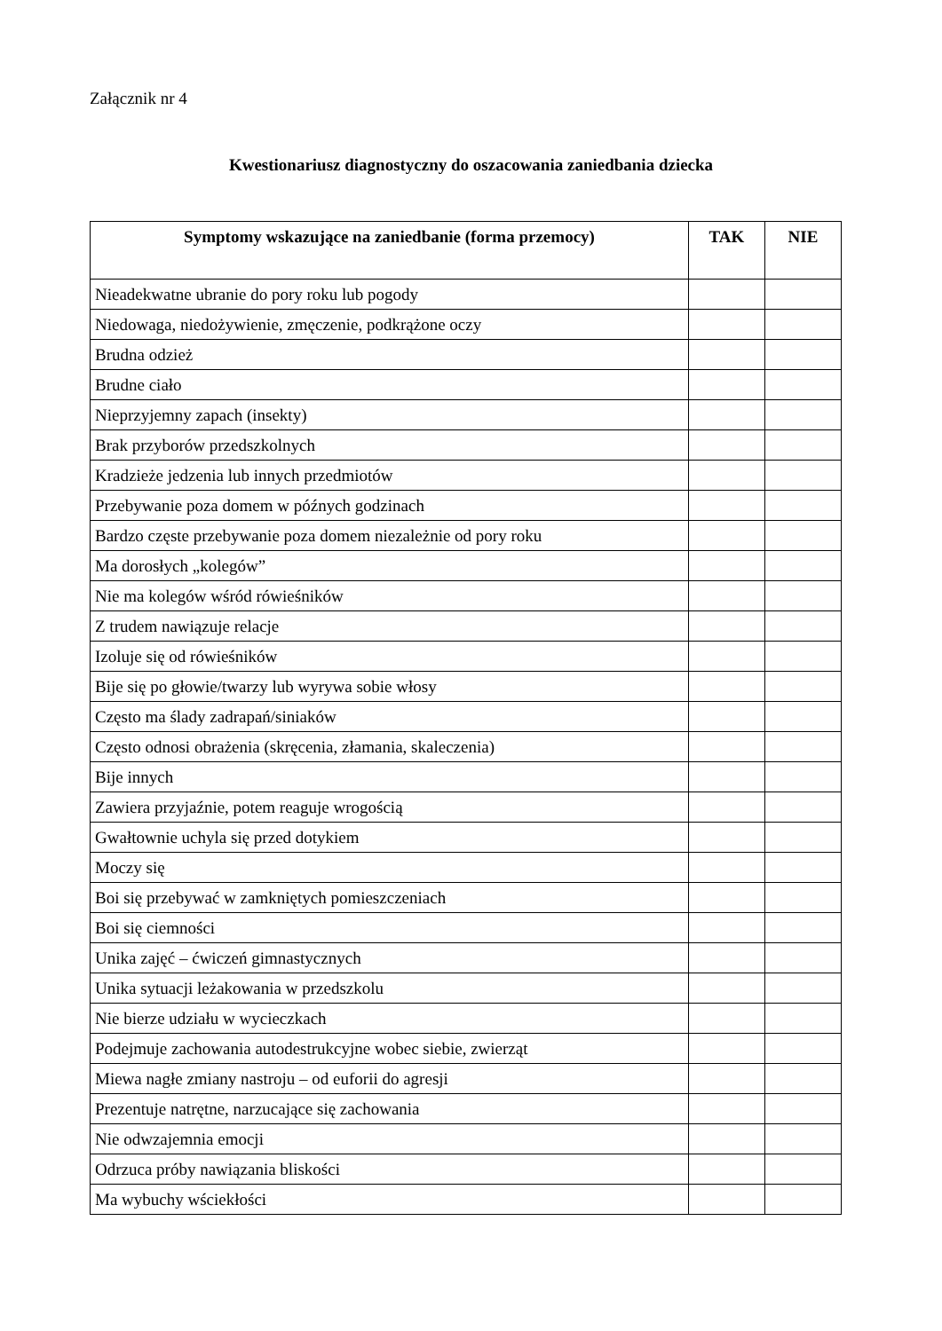Załącznik nr 4
Kwestionariusz diagnostyczny do oszacowania zaniedbania dziecka
| Symptomy wskazujące na zaniedbanie (forma przemocy) | TAK | NIE |
| --- | --- | --- |
| Nieadekwatne ubranie do pory roku lub pogody | | |
| Niedowaga, niedożywienie, zmęczenie, podkrążone oczy | | |
| Brudna odzież | | |
| Brudne ciało | | |
| Nieprzyjemny zapach (insekty) | | |
| Brak przyborów przedszkolnych | | |
| Kradzieże jedzenia lub innych przedmiotów | | |
| Przebywanie poza domem w późnych godzinach | | |
| Bardzo częste przebywanie poza domem niezależnie od pory roku | | |
| Ma dorosłych „kolegów” | | |
| Nie ma kolegów wśród rówieśników | | |
| Z trudem nawiązuje relacje | | |
| Izoluje się od rówieśników | | |
| Bije się po głowie/twarzy lub wyrywa sobie włosy | | |
| Często ma ślady zadrapań/siniaków | | |
| Często odnosi obrażenia (skręcenia, złamania, skaleczenia) | | |
| Bije innych | | |
| Zawiera przyjaźnie, potem reaguje wrogością | | |
| Gwałtownie uchyla się przed dotykiem | | |
| Moczy się | | |
| Boi się przebywać w zamkniętych pomieszczeniach | | |
| Boi się ciemności | | |
| Unika zajęć – ćwiczeń gimnastycznych | | |
| Unika sytuacji leżakowania w przedszkolu | | |
| Nie bierze udziału w wycieczkach | | |
| Podejmuje zachowania autodestrukcyjne wobec siebie, zwierząt | | |
| Miewa nagłe zmiany nastroju – od euforii do agresji | | |
| Prezentuje natrętne, narzucające się zachowania | | |
| Nie odwzajemnia emocji | | |
| Odrzuca próby nawiązania bliskości | | |
| Ma wybuchy wściekłości | | |